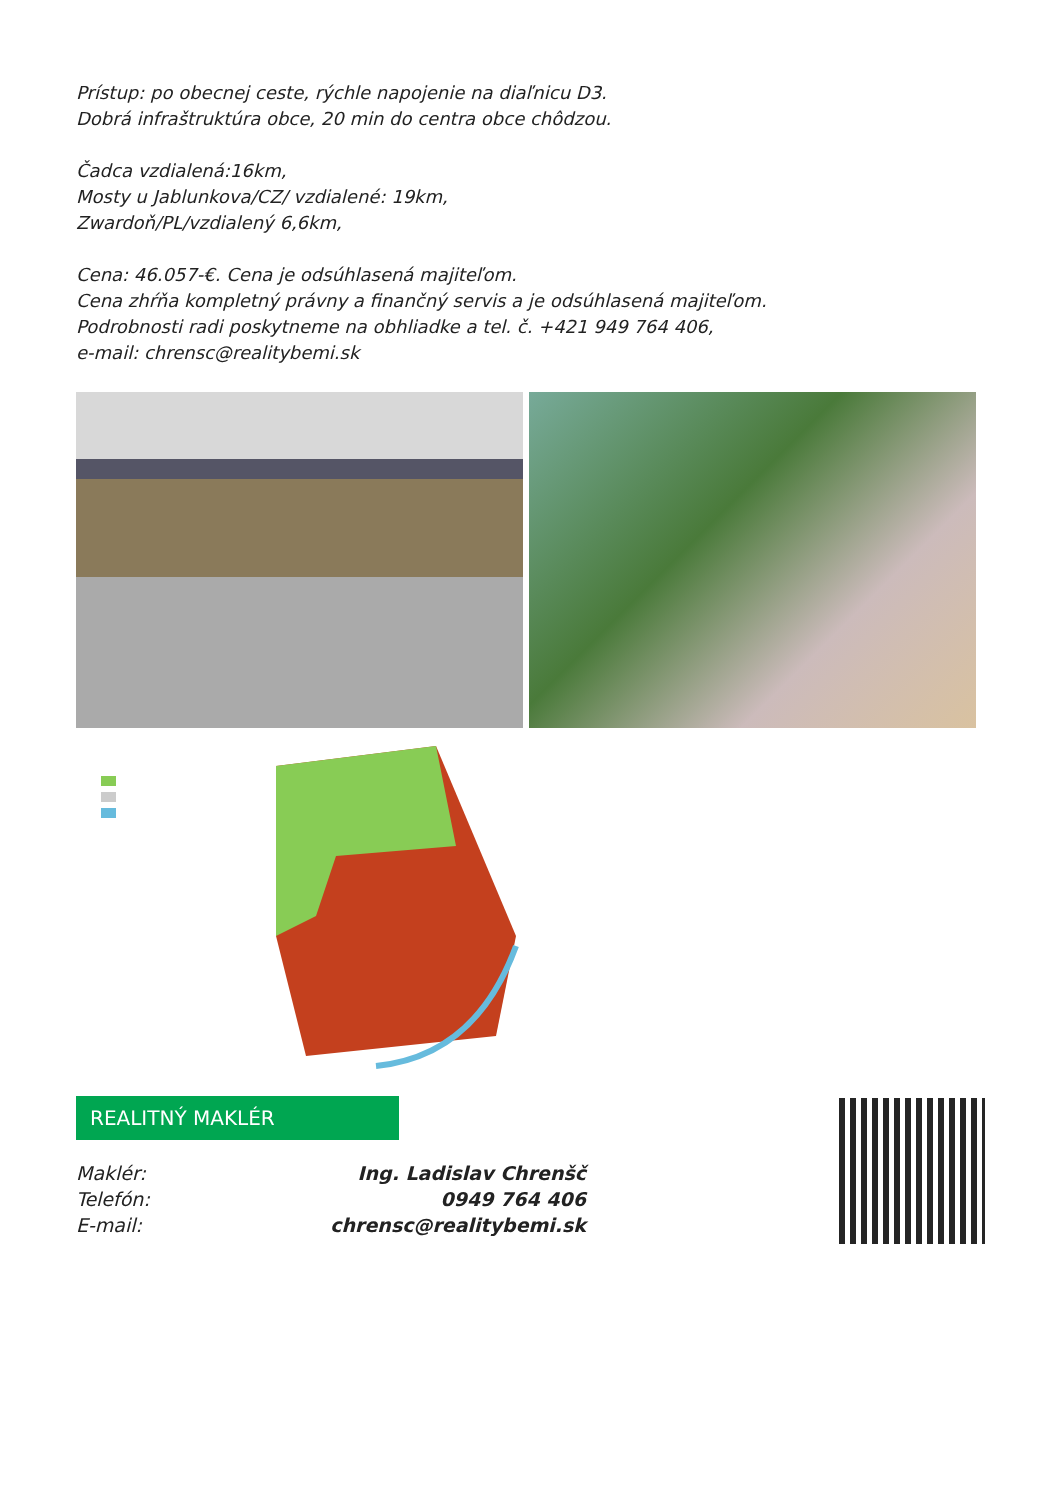Prístup: po obecnej ceste, rýchle napojenie na diaľnicu D3.
Dobrá infraštruktúra obce, 20 min do centra obce chôdzou.
Čadca vzdialená:16km,
Mosty u Jablunkova/CZ/ vzdialené: 19km,
Zwardoň/PL/vzdialený 6,6km,
Cena: 46.057-€. Cena je odsúhlasená majiteľom.
Cena zhŕňa kompletný právny a finančný servis a je odsúhlasená majiteľom.
Podrobnosti radi poskytneme na obhliadke a tel. č. +421 949 764 406,
e-mail: chrensc@realitybemi.sk
REALITNÝ MAKLÉR
Maklér: Ing. Ladislav Chrenšč
Telefón: 0949 764 406
E-mail: chrensc@realitybemi.sk